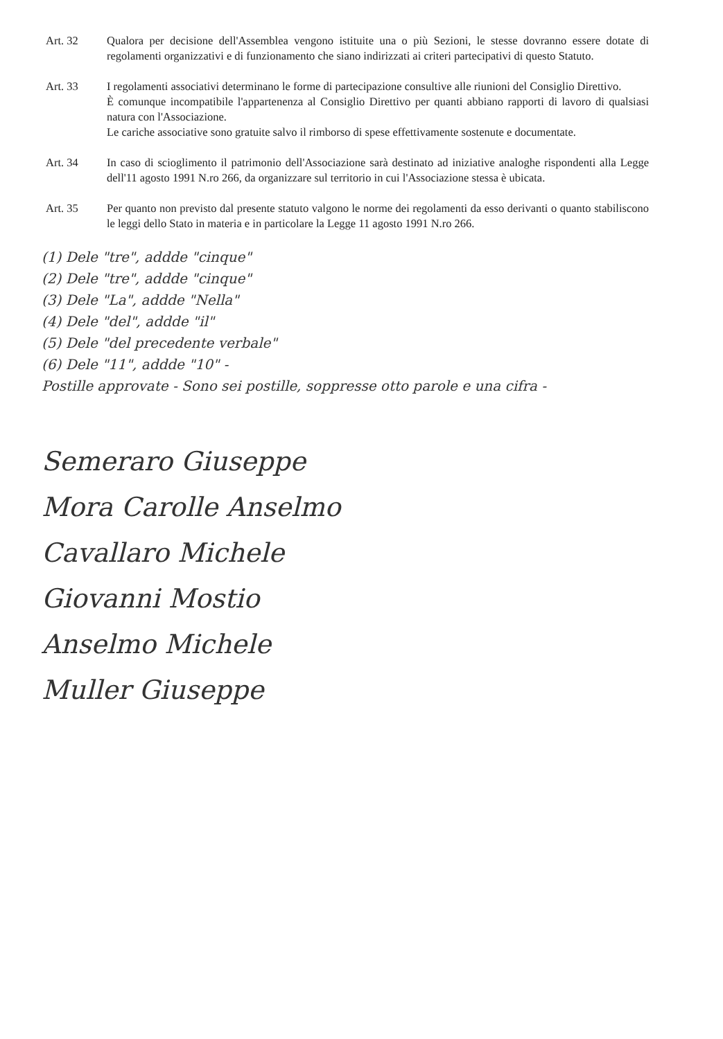Art. 32 Qualora per decisione dell'Assemblea vengono istituite una o più Sezioni, le stesse dovranno essere dotate di regolamenti organizzativi e di funzionamento che siano indirizzati ai criteri partecipativi di questo Statuto.
Art. 33 I regolamenti associativi determinano le forme di partecipazione consultive alle riunioni del Consiglio Direttivo.
È comunque incompatibile l'appartenenza al Consiglio Direttivo per quanti abbiano rapporti di lavoro di qualsiasi natura con l'Associazione.
Le cariche associative sono gratuite salvo il rimborso di spese effettivamente sostenute e documentate.
Art. 34 In caso di scioglimento il patrimonio dell'Associazione sarà destinato ad iniziative analoghe rispondenti alla Legge dell'11 agosto 1991 N.ro 266, da organizzare sul territorio in cui l'Associazione stessa è ubicata.
Art. 35 Per quanto non previsto dal presente statuto valgono le norme dei regolamenti da esso derivanti o quanto stabiliscono le leggi dello Stato in materia e in particolare la Legge 11 agosto 1991 N.ro 266.
(1) Dele "tre", addde "cinque"
(2) Dele "tre", addde "cinque"
(3) Dele "La", addde "Nella"
(4) Dele "del", addde "il"
(5) Dele "del precedente verbale"
(6) Dele "11", addde "10" -
Postille approvate - Sono sei postille, soppresse otto parole e una cifra -
Semeraro Giuseppe
Mora Carolle Anselmo
Cavallaro Michele
Giovanni Mostio
Anselmo Michele
Muller Giuseppe